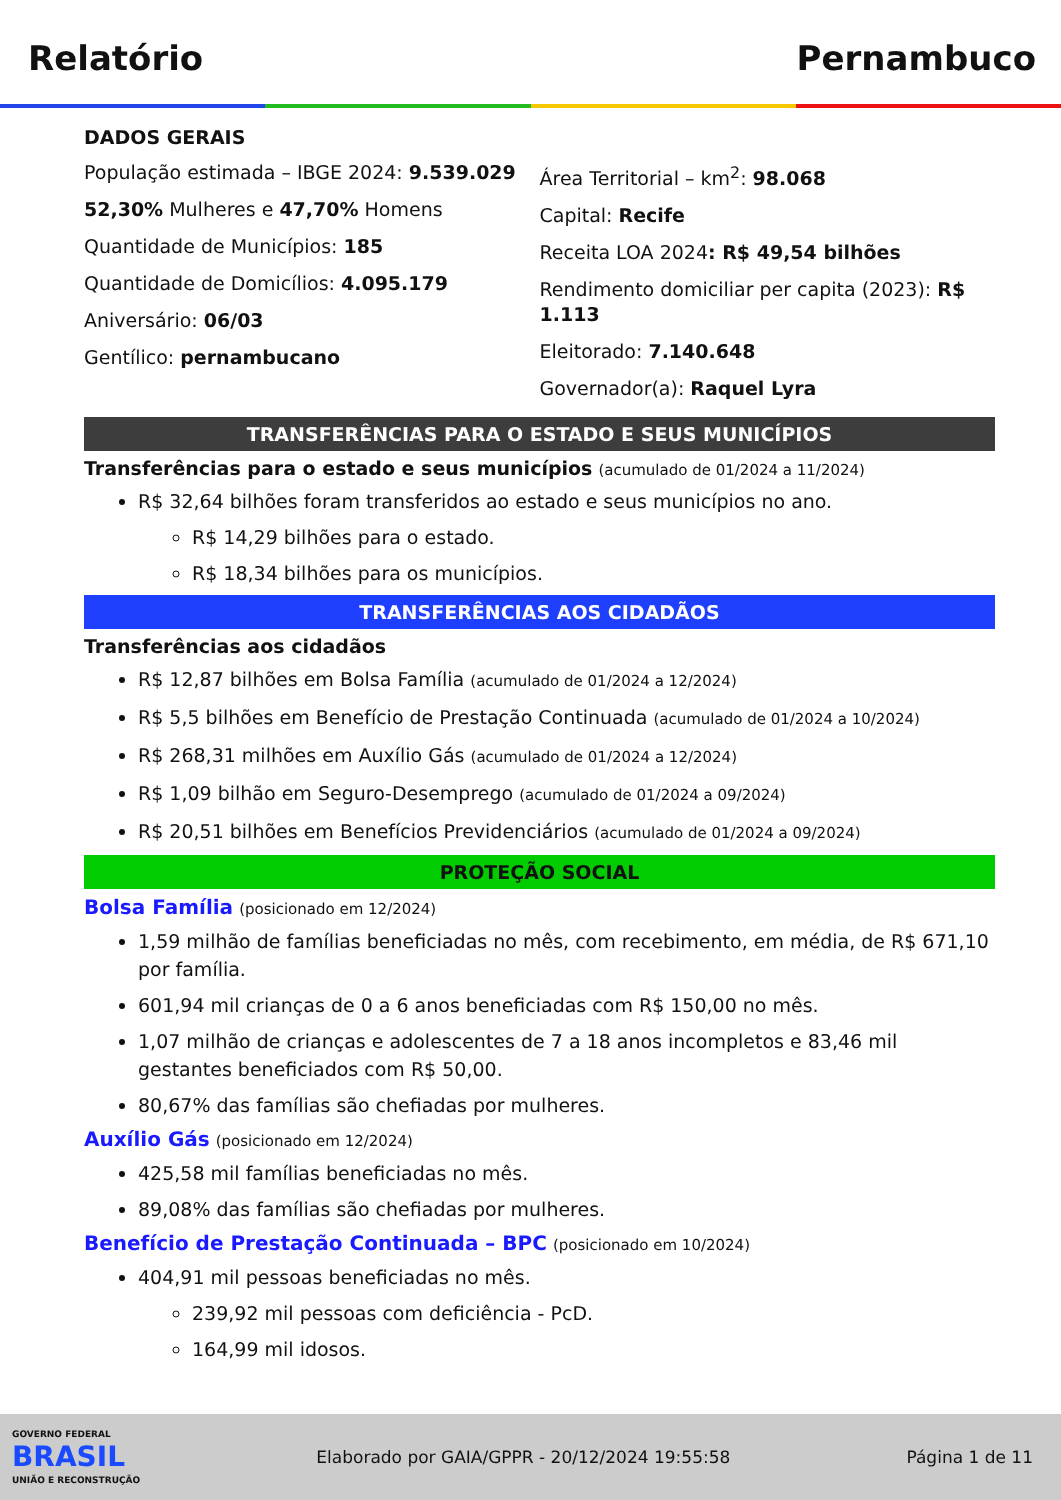Relatório Pernambuco
DADOS GERAIS
População estimada – IBGE 2024: 9.539.029
52,30% Mulheres e 47,70% Homens
Quantidade de Municípios: 185
Quantidade de Domicílios: 4.095.179
Aniversário: 06/03
Gentílico: pernambucano
Área Territorial – km<sup>2</sup>: 98.068
Capital: Recife
Receita LOA 2024: R$ 49,54 bilhões
Rendimento domiciliar per capita (2023): R$ 1.113
Eleitorado: 7.140.648
Governador(a): Raquel Lyra
TRANSFERÊNCIAS PARA O ESTADO E SEUS MUNICÍPIOS
Transferências para o estado e seus municípios (acumulado de 01/2024 a 11/2024)
R$ 32,64 bilhões foram transferidos ao estado e seus municípios no ano.
R$ 14,29 bilhões para o estado.
R$ 18,34 bilhões para os municípios.
TRANSFERÊNCIAS AOS CIDADÃOS
Transferências aos cidadãos
R$ 12,87 bilhões em Bolsa Família (acumulado de 01/2024 a 12/2024)
R$ 5,5 bilhões em Benefício de Prestação Continuada (acumulado de 01/2024 a 10/2024)
R$ 268,31 milhões em Auxílio Gás (acumulado de 01/2024 a 12/2024)
R$ 1,09 bilhão em Seguro-Desemprego (acumulado de 01/2024 a 09/2024)
R$ 20,51 bilhões em Benefícios Previdenciários (acumulado de 01/2024 a 09/2024)
PROTEÇÃO SOCIAL
Bolsa Família (posicionado em 12/2024)
1,59 milhão de famílias beneficiadas no mês, com recebimento, em média, de R$ 671,10 por família.
601,94 mil crianças de 0 a 6 anos beneficiadas com R$ 150,00 no mês.
1,07 milhão de crianças e adolescentes de 7 a 18 anos incompletos e 83,46 mil gestantes beneficiados com R$ 50,00.
80,67% das famílias são chefiadas por mulheres.
Auxílio Gás (posicionado em 12/2024)
425,58 mil famílias beneficiadas no mês.
89,08% das famílias são chefiadas por mulheres.
Benefício de Prestação Continuada – BPC (posicionado em 10/2024)
404,91 mil pessoas beneficiadas no mês.
239,92 mil pessoas com deficiência - PcD.
164,99 mil idosos.
GOVERNO FEDERAL
BRASIL
UNIÃO E RECONSTRUÇÃO
Elaborado por GAIA/GPPR - 20/12/2024 19:55:58 Página 1 de 11